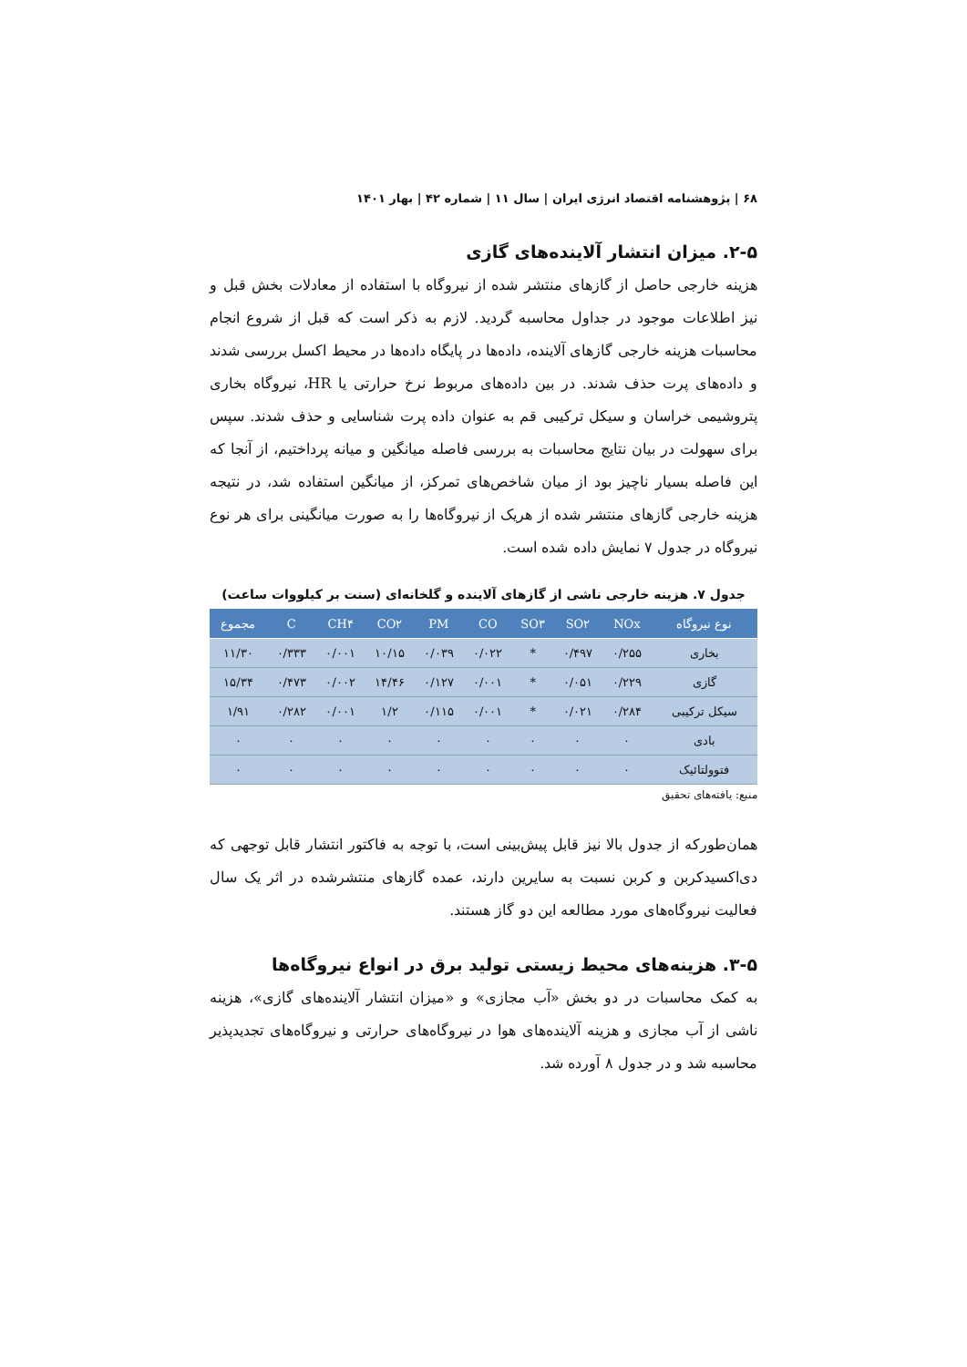۶۸ | پژوهشنامه اقتصاد انرژی ایران | سال ۱۱ | شماره ۴۲ | بهار ۱۴۰۱
۲-۵. میزان انتشار آلاینده‌های گازی
هزینه خارجی حاصل از گازهای منتشر شده از نیروگاه با استفاده از معادلات بخش قبل و نیز اطلاعات موجود در جداول محاسبه گردید. لازم به ذکر است که قبل از شروع انجام محاسبات هزینه خارجی گازهای آلاینده، داده‌ها در پایگاه داده‌ها در محیط اکسل بررسی شدند و داده‌های پرت حذف شدند. در بین داده‌های مربوط نرخ حرارتی یا HR، نیروگاه بخاری پتروشیمی خراسان و سیکل ترکیبی قم به عنوان داده پرت شناسایی و حذف شدند. سپس برای سهولت در بیان نتایج محاسبات به بررسی فاصله میانگین و میانه پرداختیم، از آنجا که این فاصله بسیار ناچیز بود از میان شاخص‌های تمرکز، از میانگین استفاده شد، در نتیجه هزینه خارجی گازهای منتشر شده از هریک از نیروگاه‌ها را به صورت میانگینی برای هر نوع نیروگاه در جدول ۷ نمایش داده شده است.
جدول ۷. هزینه خارجی ناشی از گازهای آلاینده و گلخانه‌ای (سنت بر کیلووات ساعت)
| نوع نیروگاه | NOx | SO۲ | SO۳ | CO | PM | CO۲ | CH۴ | C | مجموع |
| --- | --- | --- | --- | --- | --- | --- | --- | --- | --- |
| بخاری | ۰/۲۵۵ | ۰/۴۹۷ | * | ۰/۰۲۲ | ۰/۰۳۹ | ۱۰/۱۵ | ۰/۰۰۱ | ۰/۳۳۳ | ۱۱/۳۰ |
| گازی | ۰/۲۲۹ | ۰/۰۵۱ | * | ۰/۰۰۱ | ۰/۱۲۷ | ۱۴/۴۶ | ۰/۰۰۲ | ۰/۴۷۳ | ۱۵/۳۴ |
| سیکل ترکیبی | ۰/۲۸۴ | ۰/۰۲۱ | * | ۰/۰۰۱ | ۰/۱۱۵ | ۱/۲ | ۰/۰۰۱ | ۰/۲۸۲ | ۱/۹۱ |
| بادی | ۰ | ۰ | ۰ | ۰ | ۰ | ۰ | ۰ | ۰ | ۰ |
| فتوولتائیک | ۰ | ۰ | ۰ | ۰ | ۰ | ۰ | ۰ | ۰ | ۰ |
منبع: یافته‌های تحقیق
همان‌طورکه از جدول بالا نیز قابل پیش‌بینی است، با توجه به فاکتور انتشار قابل توجهی که دی‌اکسیدکربن و کربن نسبت به سایرین دارند، عمده گازهای منتشرشده در اثر یک سال فعالیت نیروگاه‌های مورد مطالعه این دو گاز هستند.
۳-۵. هزینه‌های محیط زیستی تولید برق در انواع نیروگاه‌ها
به کمک محاسبات در دو بخش «آب مجازی» و «میزان انتشار آلاینده‌های گازی»، هزینه ناشی از آب مجازی و هزینه آلاینده‌های هوا در نیروگاه‌های حرارتی و نیروگاه‌های تجدیدپذیر محاسبه شد و در جدول ۸ آورده شد.